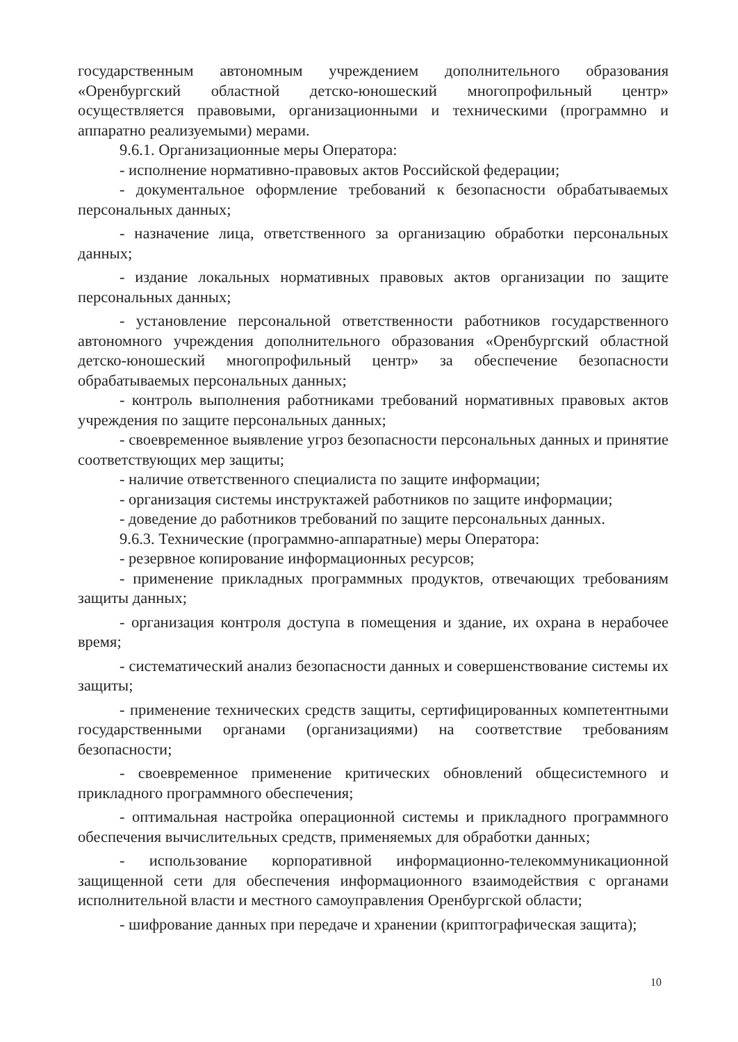государственным автономным учреждением дополнительного образования «Оренбургский областной детско-юношеский многопрофильный центр» осуществляется правовыми, организационными и техническими (программно и аппаратно реализуемыми) мерами.
9.6.1. Организационные меры Оператора:
- исполнение нормативно-правовых актов Российской федерации;
- документальное оформление требований к безопасности обрабатываемых персональных данных;
- назначение лица, ответственного за организацию обработки персональных данных;
- издание локальных нормативных правовых актов организации по защите персональных данных;
- установление персональной ответственности работников государственного автономного учреждения дополнительного образования «Оренбургский областной детско-юношеский многопрофильный центр» за обеспечение безопасности обрабатываемых персональных данных;
- контроль выполнения работниками требований нормативных правовых актов учреждения по защите персональных данных;
- своевременное выявление угроз безопасности персональных данных и принятие соответствующих мер защиты;
- наличие ответственного специалиста по защите информации;
- организация системы инструктажей работников по защите информации;
- доведение до работников требований по защите персональных данных.
9.6.3. Технические (программно-аппаратные) меры Оператора:
- резервное копирование информационных ресурсов;
- применение прикладных программных продуктов, отвечающих требованиям защиты данных;
- организация контроля доступа в помещения и здание, их охрана в нерабочее время;
- систематический анализ безопасности данных и совершенствование системы их защиты;
- применение технических средств защиты, сертифицированных компетентными государственными органами (организациями) на соответствие требованиям безопасности;
- своевременное применение критических обновлений общесистемного и прикладного программного обеспечения;
- оптимальная настройка операционной системы и прикладного программного обеспечения вычислительных средств, применяемых для обработки данных;
- использование корпоративной информационно-телекоммуникационной защищенной сети для обеспечения информационного взаимодействия с органами исполнительной власти и местного самоуправления Оренбургской области;
- шифрование данных при передаче и хранении (криптографическая защита);
10